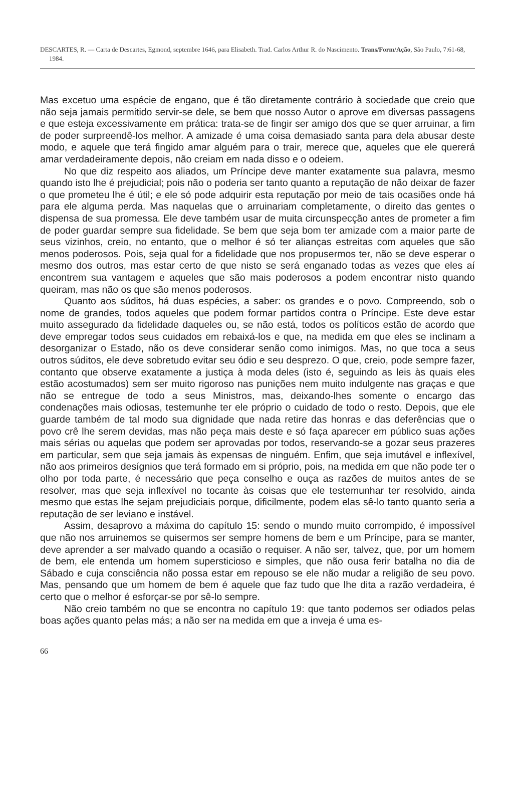DESCARTES, R. — Carta de Descartes, Egmond, septembre 1646, para Elisabeth. Trad. Carlos Arthur R. do Nascimento. Trans/Form/Ação, São Paulo, 7:61-68, 1984.
Mas excetuo uma espécie de engano, que é tão diretamente contrário à sociedade que creio que não seja jamais permitido servir-se dele, se bem que nosso Autor o aprove em diversas passagens e que esteja excessivamente em prática: trata-se de fingir ser amigo dos que se quer arruinar, a fim de poder surpreendê-los melhor. A amizade é uma coisa demasiado santa para dela abusar deste modo, e aquele que terá fingido amar alguém para o trair, merece que, aqueles que ele quererá amar verdadeiramente depois, não creiam em nada disso e o odeiem.
No que diz respeito aos aliados, um Príncipe deve manter exatamente sua palavra, mesmo quando isto lhe é prejudicial; pois não o poderia ser tanto quanto a reputação de não deixar de fazer o que prometeu lhe é útil; e ele só pode adquirir esta reputação por meio de tais ocasiões onde há para ele alguma perda. Mas naquelas que o arruinariam completamente, o direito das gentes o dispensa de sua promessa. Ele deve também usar de muita circunspecção antes de prometer a fim de poder guardar sempre sua fidelidade. Se bem que seja bom ter amizade com a maior parte de seus vizinhos, creio, no entanto, que o melhor é só ter alianças estreitas com aqueles que são menos poderosos. Pois, seja qual for a fidelidade que nos propusermos ter, não se deve esperar o mesmo dos outros, mas estar certo de que nisto se será enganado todas as vezes que eles aí encontrem sua vantagem e aqueles que são mais poderosos a podem encontrar nisto quando queiram, mas não os que são menos poderosos.
Quanto aos súditos, há duas espécies, a saber: os grandes e o povo. Compreendo, sob o nome de grandes, todos aqueles que podem formar partidos contra o Príncipe. Este deve estar muito assegurado da fidelidade daqueles ou, se não está, todos os políticos estão de acordo que deve empregar todos seus cuidados em rebaixá-los e que, na medida em que eles se inclinam a desorganizar o Estado, não os deve considerar senão como inimigos. Mas, no que toca a seus outros súditos, ele deve sobretudo evitar seu ódio e seu desprezo. O que, creio, pode sempre fazer, contanto que observe exatamente a justiça à moda deles (isto é, seguindo as leis às quais eles estão acostumados) sem ser muito rigoroso nas punições nem muito indulgente nas graças e que não se entregue de todo a seus Ministros, mas, deixando-lhes somente o encargo das condenações mais odiosas, testemunhe ter ele próprio o cuidado de todo o resto. Depois, que ele guarde também de tal modo sua dignidade que nada retire das honras e das deferências que o povo crê lhe serem devidas, mas não peça mais deste e só faça aparecer em público suas ações mais sérias ou aquelas que podem ser aprovadas por todos, reservando-se a gozar seus prazeres em particular, sem que seja jamais às expensas de ninguém. Enfim, que seja imutável e inflexível, não aos primeiros desígnios que terá formado em si próprio, pois, na medida em que não pode ter o olho por toda parte, é necessário que peça conselho e ouça as razões de muitos antes de se resolver, mas que seja inflexível no tocante às coisas que ele testemunhar ter resolvido, ainda mesmo que estas lhe sejam prejudiciais porque, dificilmente, podem elas sê-lo tanto quanto seria a reputação de ser leviano e instável.
Assim, desaprovo a máxima do capítulo 15: sendo o mundo muito corrompido, é impossível que não nos arruinemos se quisermos ser sempre homens de bem e um Príncipe, para se manter, deve aprender a ser malvado quando a ocasião o requiser. A não ser, talvez, que, por um homem de bem, ele entenda um homem supersticioso e simples, que não ousa ferir batalha no dia de Sábado e cuja consciência não possa estar em repouso se ele não mudar a religião de seu povo. Mas, pensando que um homem de bem é aquele que faz tudo que lhe dita a razão verdadeira, é certo que o melhor é esforçar-se por sê-lo sempre.
Não creio também no que se encontra no capítulo 19: que tanto podemos ser odiados pelas boas ações quanto pelas más; a não ser na medida em que a inveja é uma es-
66